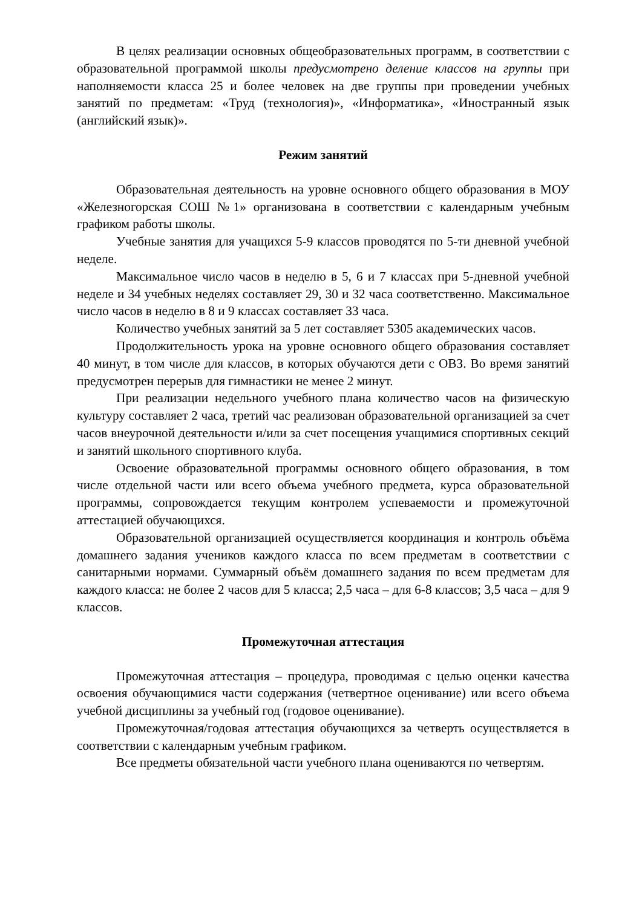В целях реализации основных общеобразовательных программ, в соответствии с образовательной программой школы предусмотрено деление классов на группы при наполняемости класса 25 и более человек на две группы при проведении учебных занятий по предметам: «Труд (технология)», «Информатика», «Иностранный язык (английский язык)».
Режим занятий
Образовательная деятельность на уровне основного общего образования в МОУ «Железногорская СОШ №1» организована в соответствии с календарным учебным графиком работы школы.
Учебные занятия для учащихся 5-9 классов проводятся по 5-ти дневной учебной неделе.
Максимальное число часов в неделю в 5, 6 и 7 классах при 5-дневной учебной неделе и 34 учебных неделях составляет 29, 30 и 32 часа соответственно. Максимальное число часов в неделю в 8 и 9 классах составляет 33 часа.
Количество учебных занятий за 5 лет составляет 5305 академических часов.
Продолжительность урока на уровне основного общего образования составляет 40 минут, в том числе для классов, в которых обучаются дети с ОВЗ. Во время занятий предусмотрен перерыв для гимнастики не менее 2 минут.
При реализации недельного учебного плана количество часов на физическую культуру составляет 2 часа, третий час реализован образовательной организацией за счет часов внеурочной деятельности и/или за счет посещения учащимися спортивных секций и занятий школьного спортивного клуба.
Освоение образовательной программы основного общего образования, в том числе отдельной части или всего объема учебного предмета, курса образовательной программы, сопровождается текущим контролем успеваемости и промежуточной аттестацией обучающихся.
Образовательной организацией осуществляется координация и контроль объёма домашнего задания учеников каждого класса по всем предметам в соответствии с санитарными нормами. Суммарный объём домашнего задания по всем предметам для каждого класса: не более 2 часов для 5 класса; 2,5 часа – для 6-8 классов; 3,5 часа – для 9 классов.
Промежуточная аттестация
Промежуточная аттестация – процедура, проводимая с целью оценки качества освоения обучающимися части содержания (четвертное оценивание) или всего объема учебной дисциплины за учебный год (годовое оценивание).
Промежуточная/годовая аттестация обучающихся за четверть осуществляется в соответствии с календарным учебным графиком.
Все предметы обязательной части учебного плана оцениваются по четвертям.